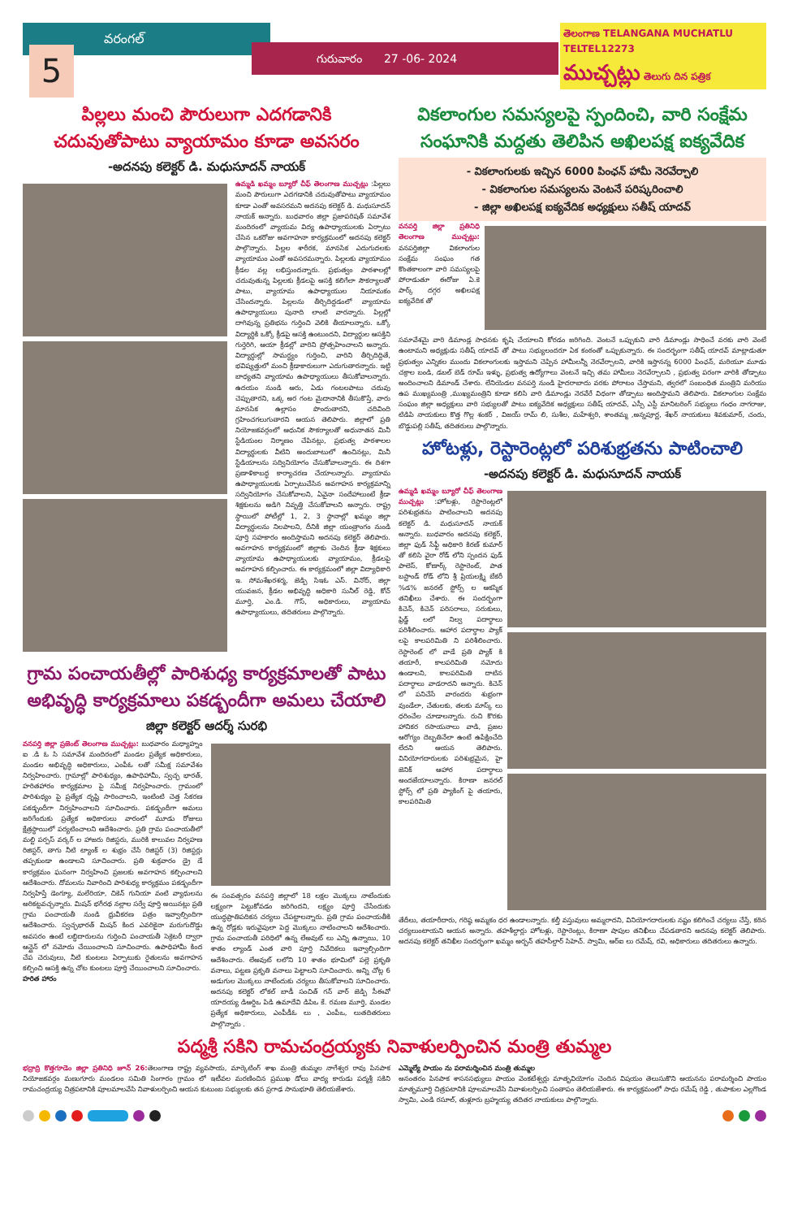వరంగల్
5 గురువారం 27 -06- 2024
తెలంగాణ TELANGANA MUCHATLU
TELTEL12273
ముచ్చట్లు తెలుగు దిన పత్రిక
పిల్లలు మంచి పౌరులుగా ఎదగడానికి
చదువుతోపాటు వ్యాయామం కూడా అవసరం
-అదనపు కలెక్టర్ డి. మధుసూదన్ నాయక్
ఉమ్మడి ఖమ్మం బ్యూరో చీఫ్ తెలంగాణ ముచ్చట్లు :పిల్లలు మంచి పౌరులుగా ఎదగడానికి చదువుతోపాటు వ్యాయామం కూడా ఎంతో అవసరమని అదనపు కలెక్టర్ డి. మధుసూదన్ నాయక్ అన్నారు. బుధవారం జిల్లా ప్రజాపరిషత్ సమావేశ మందిరంలో వ్యాయమ విద్య ఉపాధ్యాయులకు ఏర్పాటు చేసిన ఒకరోజు అవగాహనా కార్యక్రమంలో అదనపు కలెక్టర్ పాల్గొన్నారు. పిల్లల శారీరక, మానసిక ఎదుగుదలకు వ్యాయామం ఎంతో అవసరమన్నారు. పిల్లలకు వ్యాయామం క్రీడల వల్ల లభిస్తుందన్నారు. ప్రభుత్వం పాఠశాలల్లో చదువుతున్న పిల్లలకు క్రీడలపై ఆసక్తి కలిగేలా సౌకర్యాలతో పాటు, వ్యాయామ ఉపాధ్యాయుల నియామకం చేసిందన్నారు. పిల్లలను తీర్చిదిద్దడంలో వ్యాయామ ఉపాధ్యాయులు పునాది లాంటి వారన్నారు. పిల్లల్లో దాగివున్న ప్రతిభను గుర్తించి వెలికి తీయాలన్నారు. ఒక్కో విద్యార్థికి ఒక్కో క్రీడపై ఆసక్తి ఉంటుందని, విద్యార్థుల ఆసక్తిని గుర్తెరిగి, ఆయా క్రీడల్లో వారిని ప్రోత్సహించాలని అన్నారు. విద్యార్థుల్లో సామర్థ్యం గుర్తించి, వారిని తీర్చిదిద్దితే, భవిష్యత్తులో మంచి క్రీడాకారులుగా ఎదుగుతారన్నారు. ఇట్టి బాధ్యతని వ్యాయామ ఉపాధ్యాయులు తీసుకోవాలన్నారు. ఉదయం నుండి ఆరు, ఏడు గంటలపాటు చదువు చెప్పుతారని, ఒక్క అర గంట మైదానానికి తీసుకొస్తే, వారు మానసిక ఉల్లాసం పొందుతారని, చదివింది గ్రహించగలుగుతారని ఆయన తెలిపారు. జిల్లాలో ప్రతి నియోజకవర్గంలో ఆధునిక సౌకర్యాలతో అధునాతన మినీ స్టేడియంల నిర్మాణం చేపినట్లు, ప్రభుత్వ పాఠశాలల విద్యార్థులకు వీటిని అందుబాటులో ఉంచినట్లు, మినీ స్టేడియాలను సద్వినియోగం చేసుకోవాలన్నారు. ఈ దిశగా ప్రణాళికాబద్ధ కార్యాచరణ చేయాలన్నారు. వ్యాయామ ఉపాధ్యాయులకు ఏర్పాటుచేసిన అవగాహన కార్యక్రమాన్ని సద్వినియోగం చేసుకోవాలని, ఏవైనా సందేహాలుంటే క్రీడా శిక్షకులను అడిగి నివృత్తి చేసుకోవాలని అన్నారు. రాష్ట్ర స్థాయిలో పోటీల్లో 1, 2, 3 స్థానాల్లో ఖమ్మం జిల్లా విద్యార్థులను నిలపాలని, దీనికి జిల్లా యంత్రాంగం నుండి పూర్తి సహకారం అందిస్తామని అదనపు కలెక్టర్ తెలిపారు. అవగాహన కార్యక్రమంలో జిల్లాకు చెందిన క్రీడా శిక్షకులు వ్యాయామ ఉపాధ్యాయులకు వ్యాయామం, క్రీడలపై అవగాహన కల్పించారు. ఈ కార్యక్రమంలో జిల్లా విద్యాధికారి ఇ. సోమశేఖరశర్మ, జెడ్పి సిఇఓ ఎస్. వినోద్, జిల్లా యువజన, క్రీడల అభివృద్ధి అధికారి సునీల్ రెడ్డి, కోచ్ మూర్తి, ఎం.డి. గౌస్, అధికారులు, వ్యాయామ ఉపాధ్యాయులు, తదితరులు పాల్గొన్నారు.
గ్రామ పంచాయతీల్లో పారిశుధ్య కార్యక్రమాలతో పాటు
అభివృద్ధి కార్యక్రమాలు పకడ్బందీగా అమలు చేయాలి
జిల్లా కలెక్టర్ ఆదర్శ్ సురభి
వనపర్తి జిల్లా ప్రజెంట్ తెలంగాణ ముచ్చట్లు: బుధవారం మధ్యాహ్నం ఐ .డి ఓ సి సమావేశ మందిరంలో మండల ప్రత్యేక అధికారులు, మండల అభివృద్ధి అధికారులు, ఎంపీఓ లతో సమీక్ష సమావేశం నిర్వహించారు. గ్రామాల్లో పారిశుధ్యం, ఉపాధిహామీ, స్వచ్ఛ భారత్, హరితహారం కార్యక్రమాల పై సమీక్ష నిర్వహించారు. గ్రామంలో పారిశుధ్యం పై ప్రత్యేక దృష్టి సారించాలని, ఇంటింటి చెత్త సేకరణ పకడ్బందీగా నిర్వహించాలని సూచించారు. పకడ్బందీగా అమలు జరిగేందుకు ప్రత్యేక అధికారులు వారంలో మూడు రోజులు క్షేత్రస్థాయిలో పర్యటించాలని ఆదేశించారు. ప్రతి గ్రామ పంచాయతీలో మల్టి పర్పస్ వర్కర్ ల హాజరు రిజిస్టరు, మురికి కాలువల నిర్వహణ రిజిస్టర్, తాగు నీటి ట్యాంక్ ల శుభ్రం చేసే రిజిస్టర్ (3) రిజిస్టర్లు తప్పకుండా ఉండాలని సూచించారు. ప్రతి శుక్రవారం డ్రై డే కార్యక్రమం ఘనంగా నిర్వహించి ప్రజలకు అవగాహన కల్పించాలని ఆదేశించారు. దోమలను నివారించి పారిశుధ్య కార్యక్రమం పకడ్బందీగా నిర్వహిస్తే డెంగ్యూ, మలేరియా, చికెన్ గునియా వంటి వ్యాధులను అరికట్టవచ్చన్నారు. మిషన్ భగీరథ నల్లాల సర్వే పూర్తి అయినట్లు ప్రతి గ్రామ పంచాయతీ నుండి ధ్రువీకరణ పత్రం ఇవ్వాల్సిందిగా ఆదేశించారు. స్వచ్ఛభారత్ మిషన్ కింద ఎవరికైనా మరుగుదొడ్డు అవసరం ఉంటే లబ్ధిదారులను గుర్తించి పంచాయతీ సెక్రెటరీ ద్వారా ఆన్లైన్ లో నమోదు చేయించాలని సూచించారు. ఉపాధిహామీ కింద చేప చెరువులు, నీటి కుంటలు ఏర్పాటుకు రైతులను అవగాహన కల్పించి ఆసక్తి ఉన్న చోట కుంటలు పూర్తి చేయించాలని సూచించారు.
హరిత హారం
ఈ సంవత్సరం వనపర్తి జిల్లాలో 18 లక్షల మొక్కలు నాటేందుకు లక్ష్యంగా పెట్టుకోవడం జరిగిందని, లక్ష్యం పూర్తి చేసేందుకు యుద్ధప్రాతిపదికన చర్యలు చేపట్టాలన్నారు. ప్రతి గ్రామ పంచాయతీకి ఉన్న రోడ్లకు ఇరువైపులా పెద్ద మొక్కలు నాటించాలని ఆదేశించారు. గ్రామ పంచాయతీ పరిధిలో ఉన్న లేఅవుట్ లు ఎన్ని ఉన్నాయి, 10 శాతం ల్యాండ్ ఎంత వారి పూర్తి నివేదికలు ఇవ్వాల్సిందిగా ఆదేశించారు. లేఅవుట్ లలోని 10 శాతం భూమిలో పల్లె ప్రకృతి వనాలు, పట్టణ ప్రకృతి వనాలు పెట్టాలని సూచించారు. అన్ని చోట్ల 6 అడుగుల మొక్కలు నాటేందుకు చర్యలు తీసుకోవాలని సూచించారు. అదనపు కలెక్టర్ లోకల్ బాడీ సంచిత్ గన్ వార్ జెడ్పి సీఈవో యాదయ్య డిఆర్డిఒ పిడి ఉమాదేవి డిపిఒ కే. రమణ మూర్తి, మండల ప్రత్యేక అధికారులు, ఎంపీడీఓ లు , ఎంపీఒ, లుతదితరులు పాల్గొన్నారు .
వికలాంగుల సమస్యలపై స్పందించి, వారి సంక్షేమ
సంఘానికి మద్దతు తెలిపిన అఖిలపక్ష ఐక్యవేదిక
- వికలాంగులకు ఇచ్చిన 6000 పింఛన్ హామీ నెరవేర్చాలి
- వికలాంగుల సమస్యలను వెంటనే పరిష్కరించాలి
- జిల్లా అఖిలపక్ష ఐక్యవేదిక అధ్యక్షులు సతీష్ యాదవ్
వనపర్తి జిల్లా ప్రతినిధి తెలంగాణ ముచ్చట్లు: వనపర్తిజిల్లా వికలాంగుల సంక్షేమ సంఘం గత కొంతకాలంగా వారి సమస్యలపై పోరాడుతూ ఈరోజు ఏ.కె పార్క్ దగ్గర అఖిలపక్ష ఐక్యవేదిక తో
సమావేశమై వారి డిమాండ్ల సాధనకు కృషి చేయాలని కోరడం జరిగింది. వెంటనే ఒప్పుకుని వారి డిమాండ్లు సాధించే వరకు వారి వెంటే ఉంటామని అధ్యక్షుడు సతీష్ యాదవ్ తో పాటు సభ్యులందరూ ఏక కంఠంతో ఒప్పుకున్నారు. ఈ సందర్భంగా సతీష్ యాదవ్ మాట్లాడుతూ ప్రభుత్వం ఎన్నికల ముందు వికలాంగులకు ఇస్తామని చెప్పిన హామీలన్నీ నెరవేర్చాలని, వారికి ఇస్తానన్న 6000 పింఛన్, మరియూ మూడు చక్రాల బండి, డబల్ బెడ్ రూమ్ ఇళ్ళు, ప్రభుత్వ ఉద్యోగాలు వెంటనే ఇచ్చి తమ హామీలు నెరవేర్చాలని , ప్రభుత్వ పరంగా వారికి తోడ్పాటు అందించాలని డిమాండ్ చేశారు. లేనియెడల వనపర్తి నుండి హైదరాబాదు వరకు పోరాటం చేస్తామని, త్వరలో సంబంధిత మంత్రిని మరియు ఉప ముఖ్యమంత్రి ,ముఖ్యమంత్రిని కూడా కలిసి వారి డిమాండ్లు నెరవేరే విధంగా తోడ్పాటు అందిస్తామని తెలిపారు. వికలాంగుల సంక్షేమ సంఘం జిల్లా అధ్యక్షులు వారి సభ్యులతో పాటు ఐక్యవేదిక అధ్యక్షులు సతీష్ యాదవ్, ఎస్సీ ఎస్టీ మానిటరింగ్ సభ్యులు గంధం నాగరాజు, టిడిపి నాయకులు కొత్త గొల్ల శంకర్ , విజయ్ రామ్ లి, సుశీల, మహేశ్వరి, శాంతమ్మ ,అన్నపూర్ణ, శేఖర్ నాయకులు శివకుమార్, చందు, బొడ్డుపల్లి సతీష్, తదితరులు పాల్గొన్నారు.
హోటళ్లు, రెస్టారెంట్లలో పరిశుభ్రతను పాటించాలి
-అదనపు కలెక్టర్ డి. మధుసూదన్ నాయక్
ఉమ్మడి ఖమ్మం బ్యూరో చీఫ్ తెలంగాణ ముచ్చట్లు :హోటళ్లు, రెస్టారెంట్లలో పరిశుభ్రతను పాటించాలని అదనపు కలెక్టర్ డి. మధుసూదన్ నాయక్ అన్నారు. బుధవారం అదనపు కలెక్టర్, జిల్లా ఫుడ్ సేఫ్టీ అధికారి కిరణ్ కుమార్ తో కలిసి వైరా రోడ్ లోని స్పందన ఫుడ్ పాలెస్, కోణార్క్ రెస్టారెంట్, పాత బస్టాండ్ రోడ్ లోని శ్రీ ప్రియలక్ష్మి బేకరీ %డ% జనరల్ స్టోర్స్ ల ఆకస్మిక తనిఖీలు చేశారు. ఈ సందర్భంగా కిచెన్, కిచెన్ పరిసరాలు, సరుకులు, ఫ్రిడ్జ్ లలో నిల్వ పదార్థాలు పరిశీలించారు. ఆహార పదార్థాల ప్యాక్ లపై కాలపరిమితి ని పరిశీలించారు. రెస్టారెంట్ లో వాడే ప్రతి ప్యాక్ కి తయారీ, కాలపరిమితి నమోదు ఉండాలని, కాలపరిమితి దాటిన పదార్థాలు వాడరాదని అన్నారు. కిచెన్ లో పనిచేసే వారందరు శుభ్రంగా వుండేలా, చేతులకు, తలకు మాస్క్ లు ధరించేల చూడాలన్నారు. రుచి కొరకు హానికర రసాయనాలు వాడి, ప్రజల ఆరోగ్యం దెబ్బతినేలా ఉంటే ఉపేక్షించేది లేదని ఆయన తెలిపారు. వినియోగదారులకు పరిశుభ్రమైన, హై జెనిక్ ఆహార పదార్థాలు అందజేయాలన్నారు. కిరాణా జనరల్ స్టోర్స్ లో ప్రతి ప్యాకింగ్ పై తయారు, కాలపరిమితి
తేదీలు, తయారీదారు, గరిష్ఠ అమ్మకం ధర ఉండాలన్నారు. కల్తీ వస్తువులు అమ్మరాదని, వినియోగదారులకు నష్టం కలిగించే చర్యలు చేస్తే, కఠిన చర్యలుంటాయని ఆయన అన్నారు. తహశీల్దార్లు హోటళ్లు, రెస్టారెంట్లు, కిరాణా షాపుల తనిఖీలు చేపడతారని అదనపు కలెక్టర్ తెలిపారు. అదనపు కలెక్టర్ తనిఖీల సందర్భంగా ఖమ్మం అర్బన్ తహసీల్దార్ సిహెచ్. స్వామి, ఆర్ఐ లు రమేష్, రవి, అధికారులు తదితరులు ఉన్నారు.
పద్మశ్రీ సకిని రామచంద్రయ్యకు నివాళులర్పించిన మంత్రి తుమ్మల
భద్రాద్రి కొత్తగూడెం జిల్లా ప్రతినిధి జూన్ 26: తెలంగాణ రాష్ట్ర వ్యవసాయ, మార్కెటింగ్ శాఖ మంత్రి తుమ్మల నాగేశ్వర రావు పినపాక నియోజకవర్గం మణుగూరు మండలం సమితి సింగారం గ్రామం లో ఇటీవల మరణించిన ప్రముఖ డోలు వాద్య కారుడు పద్మశ్రీ సకిని రామచంద్రయ్య చిత్రపటానికి పూలమాలవేసి నివాళులర్పించి ఆయన కుటుంబ సభ్యులకు తన ప్రగాఢ సానుభూతి తెలియజేశారు.
ఎమ్మెల్యే పాయం ను పరామర్శించిన మంత్రి తుమ్మల
అనంతరం పినపాక శాసనసభ్యులు పాయం వెంకటేశ్వర్లు మాతృవియోగం చెందిన విషయం తెలుసుకొని ఆయనను పరామర్శించి పాయం మాతృమూర్తి చిత్రపటానికి పూలమాలవేసి నివాళులర్పించి సంతాపం తెలియజేశారు. ఈ కార్యక్రమంలో సాధు రమేష్ రెడ్డి , తుపాకుల ఎల్లగొండ స్వామి, ఎండి రసూల్, తుళ్లూరు బ్రహ్మయ్య తదితర నాయకులు పాల్గొన్నారు.